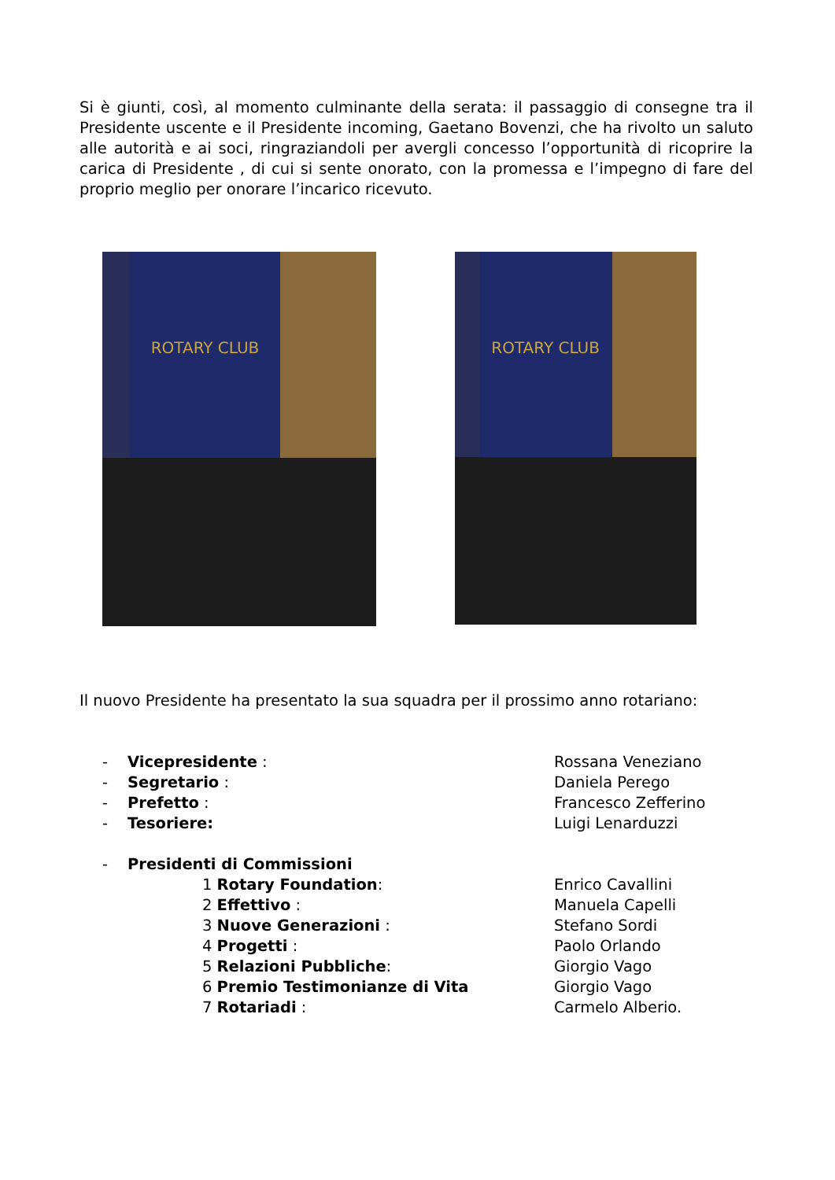Si è giunti, così, al momento culminante della serata: il passaggio di consegne tra il Presidente uscente e il Presidente incoming, Gaetano Bovenzi, che ha rivolto un saluto alle autorità e ai soci, ringraziandoli per avergli concesso l’opportunità di ricoprire la carica di Presidente , di cui si sente onorato, con la promessa e l’impegno di fare del proprio meglio per onorare l’incarico ricevuto.
ROTARY CLUB ROTARY CLUB
Il nuovo Presidente ha presentato la sua squadra per il prossimo anno rotariano:
- Vicepresidente : Rossana Veneziano
- Segretario : Daniela Perego
- Prefetto : Francesco Zefferino
- Tesoriere: Luigi Lenarduzzi
- Presidenti di Commissioni
1 Rotary Foundation: Enrico Cavallini
2 Effettivo : Manuela Capelli
3 Nuove Generazioni : Stefano Sordi
4 Progetti : Paolo Orlando
5 Relazioni Pubbliche: Giorgio Vago
6 Premio Testimonianze di Vita Giorgio Vago
7 Rotariadi : Carmelo Alberio.